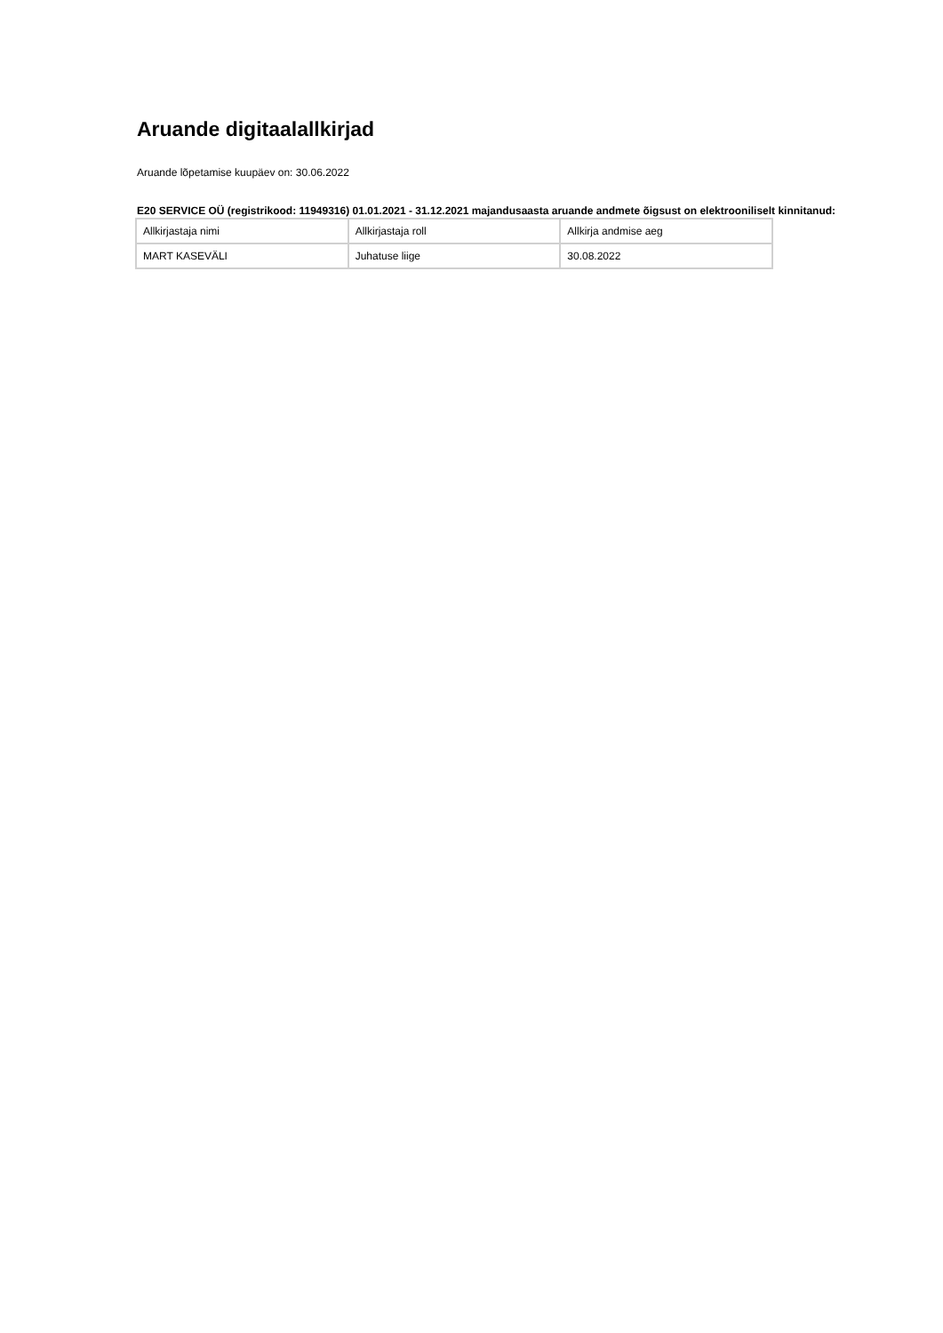Aruande digitaalallkirjad
Aruande lõpetamise kuupäev on: 30.06.2022
E20 SERVICE OÜ (registrikood: 11949316) 01.01.2021 - 31.12.2021 majandusaasta aruande andmete õigsust on elektrooniliselt kinnitanud:
| Allkirjastaja nimi | Allkirjastaja roll | Allkirja andmise aeg |
| MART KASEVÄLI | Juhatuse liige | 30.08.2022 |